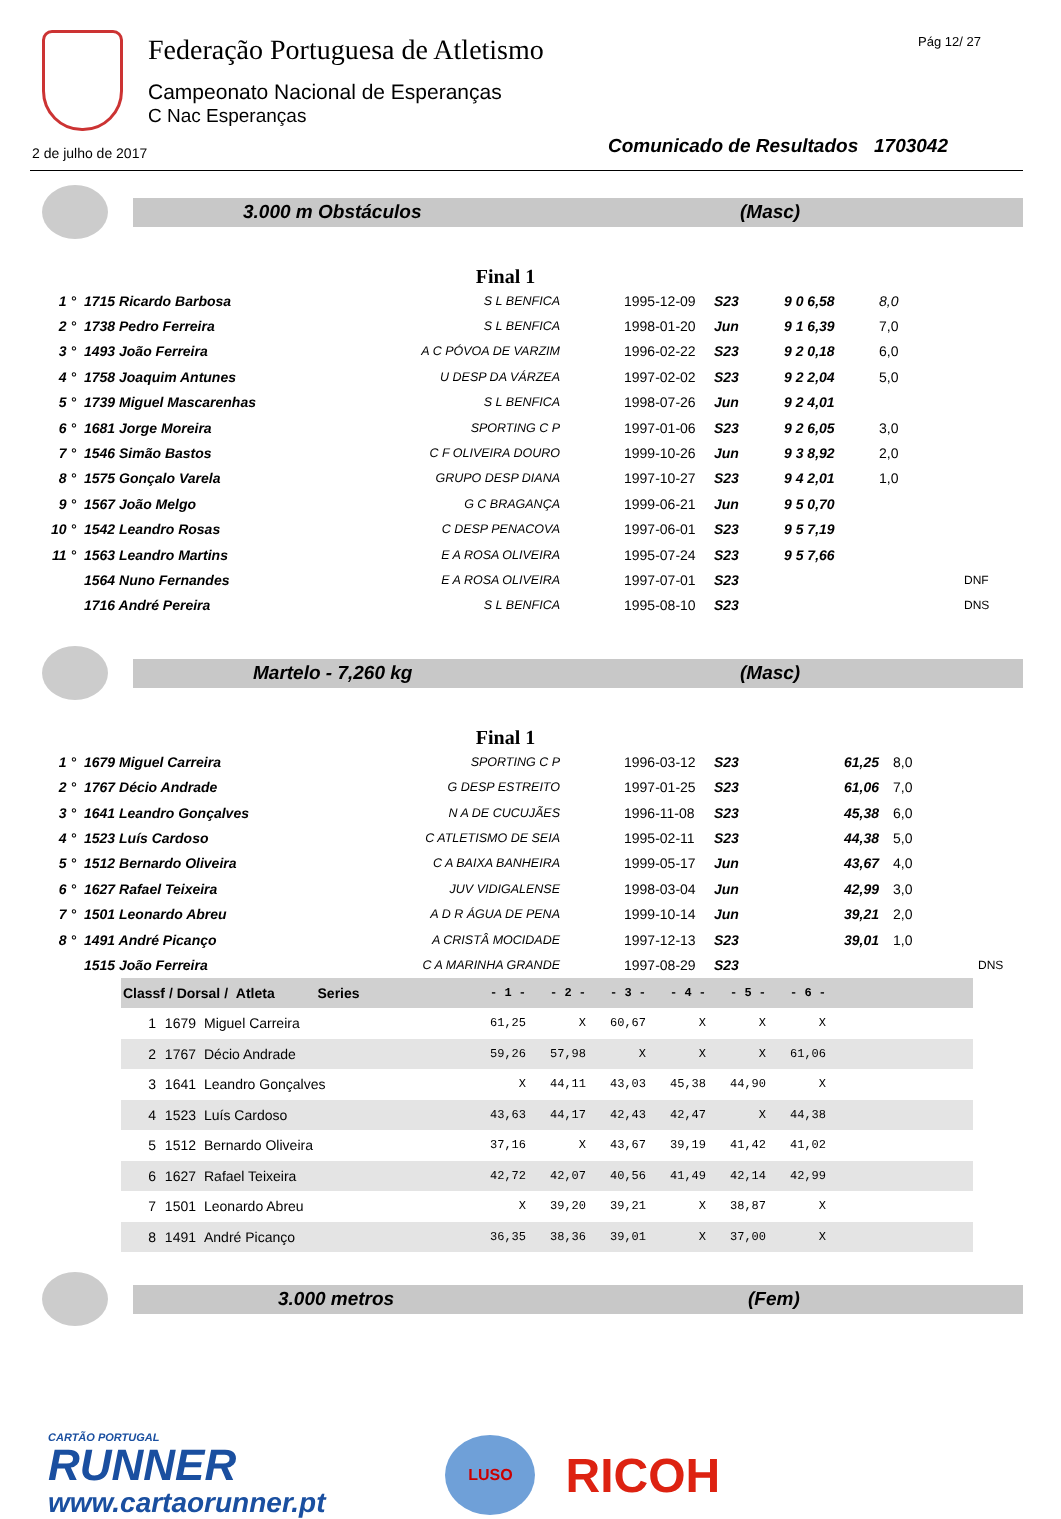Federação Portuguesa de Atletismo
Campeonato Nacional de Esperanças
C Nac Esperanças
Pág 12/ 27
2 de julho de 2017
Comunicado de Resultados 1703042
3.000 m Obstáculos (Masc)
Final 1
| 1 ° | 1715 Ricardo Barbosa | S L BENFICA | 1995-12-09 | S23 | 9 0 6,58 | 8,0 | |
| 2 ° | 1738 Pedro Ferreira | S L BENFICA | 1998-01-20 | Jun | 9 1 6,39 | 7,0 | |
| 3 ° | 1493 João Ferreira | A C PÓVOA DE VARZIM | 1996-02-22 | S23 | 9 2 0,18 | 6,0 | |
| 4 ° | 1758 Joaquim Antunes | U DESP DA VÁRZEA | 1997-02-02 | S23 | 9 2 2,04 | 5,0 | |
| 5 ° | 1739 Miguel Mascarenhas | S L BENFICA | 1998-07-26 | Jun | 9 2 4,01 | | |
| 6 ° | 1681 Jorge Moreira | SPORTING C P | 1997-01-06 | S23 | 9 2 6,05 | 3,0 | |
| 7 ° | 1546 Simão Bastos | C F OLIVEIRA DOURO | 1999-10-26 | Jun | 9 3 8,92 | 2,0 | |
| 8 ° | 1575 Gonçalo Varela | GRUPO DESP DIANA | 1997-10-27 | S23 | 9 4 2,01 | 1,0 | |
| 9 ° | 1567 João Melgo | G C BRAGANÇA | 1999-06-21 | Jun | 9 5 0,70 | | |
| 10 ° | 1542 Leandro Rosas | C DESP PENACOVA | 1997-06-01 | S23 | 9 5 7,19 | | |
| 11 ° | 1563 Leandro Martins | E A ROSA OLIVEIRA | 1995-07-24 | S23 | 9 5 7,66 | | |
| | 1564 Nuno Fernandes | E A ROSA OLIVEIRA | 1997-07-01 | S23 | | | DNF |
| | 1716 André Pereira | S L BENFICA | 1995-08-10 | S23 | | | DNS |
Martelo - 7,260 kg (Masc)
Final 1
| 1 ° | 1679 Miguel Carreira | SPORTING C P | 1996-03-12 | S23 | 61,25 | 8,0 | |
| 2 ° | 1767 Décio Andrade | G DESP ESTREITO | 1997-01-25 | S23 | 61,06 | 7,0 | |
| 3 ° | 1641 Leandro Gonçalves | N A DE CUCUJÃES | 1996-11-08 | S23 | 45,38 | 6,0 | |
| 4 ° | 1523 Luís Cardoso | C ATLETISMO DE SEIA | 1995-02-11 | S23 | 44,38 | 5,0 | |
| 5 ° | 1512 Bernardo Oliveira | C A BAIXA BANHEIRA | 1999-05-17 | Jun | 43,67 | 4,0 | |
| 6 ° | 1627 Rafael Teixeira | JUV VIDIGALENSE | 1998-03-04 | Jun | 42,99 | 3,0 | |
| 7 ° | 1501 Leonardo Abreu | A D R ÁGUA DE PENA | 1999-10-14 | Jun | 39,21 | 2,0 | |
| 8 ° | 1491 André Picanço | A CRISTÂ MOCIDADE | 1997-12-13 | S23 | 39,01 | 1,0 | |
| | 1515 João Ferreira | C A MARINHA GRANDE | 1997-08-29 | S23 | | | DNS |
| Classf / Dorsal / Atleta Series | | | - 1 - | - 2 - | - 3 - | - 4 - | - 5 - | - 6 - | |
| --- | --- | --- | --- | --- | --- | --- | --- | --- | --- |
| 1 | 1679 | Miguel Carreira | 61,25 | X | 60,67 | X | X | X | |
| 2 | 1767 | Décio Andrade | 59,26 | 57,98 | X | X | X | 61,06 | |
| 3 | 1641 | Leandro Gonçalves | X | 44,11 | 43,03 | 45,38 | 44,90 | X | |
| 4 | 1523 | Luís Cardoso | 43,63 | 44,17 | 42,43 | 42,47 | X | 44,38 | |
| 5 | 1512 | Bernardo Oliveira | 37,16 | X | 43,67 | 39,19 | 41,42 | 41,02 | |
| 6 | 1627 | Rafael Teixeira | 42,72 | 42,07 | 40,56 | 41,49 | 42,14 | 42,99 | |
| 7 | 1501 | Leonardo Abreu | X | 39,20 | 39,21 | X | 38,87 | X | |
| 8 | 1491 | André Picanço | 36,35 | 38,36 | 39,01 | X | 37,00 | X | |
3.000 metros (Fem)
CARTÃO PORTUGAL
RUNNER
www.cartaorunner.pt
LUSO
RICOH